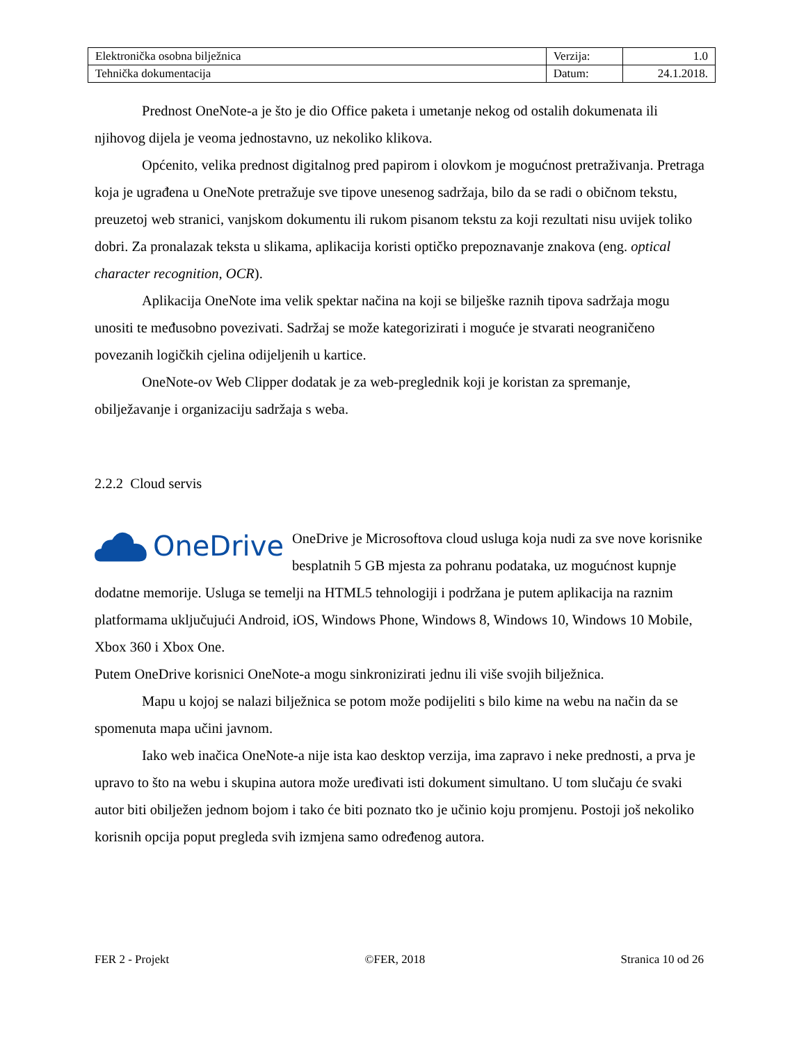| Elektronička osobna bilježnica | Verzija: | 1.0 |
| Tehnička dokumentacija | Datum: | 24.1.2018. |
Prednost OneNote-a je što je dio Office paketa i umetanje nekog od ostalih dokumenata ili njihovog dijela je veoma jednostavno, uz nekoliko klikova.
Općenito, velika prednost digitalnog pred papirom i olovkom je mogućnost pretraživanja. Pretraga koja je ugrađena u OneNote pretražuje sve tipove unesenog sadržaja, bilo da se radi o običnom tekstu, preuzetoj web stranici, vanjskom dokumentu ili rukom pisanom tekstu za koji rezultati nisu uvijek toliko dobri. Za pronalazak teksta u slikama, aplikacija koristi optičko prepoznavanje znakova (eng. optical character recognition, OCR).
Aplikacija OneNote ima velik spektar načina na koji se bilješke raznih tipova sadržaja mogu unositi te međusobno povezivati. Sadržaj se može kategorizirati i moguće je stvarati neograničeno povezanih logičkih cjelina odijeljenih u kartice.
OneNote-ov Web Clipper dodatak je za web-preglednik koji je koristan za spremanje, obilježavanje i organizaciju sadržaja s weba.
2.2.2 Cloud servis
OneDrive
OneDrive je Microsoftova cloud usluga koja nudi za sve nove korisnike besplatnih 5 GB mjesta za pohranu podataka, uz mogućnost kupnje dodatne memorije. Usluga se temelji na HTML5 tehnologiji i podržana je putem aplikacija na raznim platformama uključujući Android, iOS, Windows Phone, Windows 8, Windows 10, Windows 10 Mobile, Xbox 360 i Xbox One.
Putem OneDrive korisnici OneNote-a mogu sinkronizirati jednu ili više svojih bilježnica.
Mapu u kojoj se nalazi bilježnica se potom može podijeliti s bilo kime na webu na način da se spomenuta mapa učini javnom.
Iako web inačica OneNote-a nije ista kao desktop verzija, ima zapravo i neke prednosti, a prva je upravo to što na webu i skupina autora može uređivati isti dokument simultano. U tom slučaju će svaki autor biti obilježen jednom bojom i tako će biti poznato tko je učinio koju promjenu. Postoji još nekoliko korisnih opcija poput pregleda svih izmjena samo određenog autora.
FER 2 - Projekt ©FER, 2018 Stranica 10 od 26